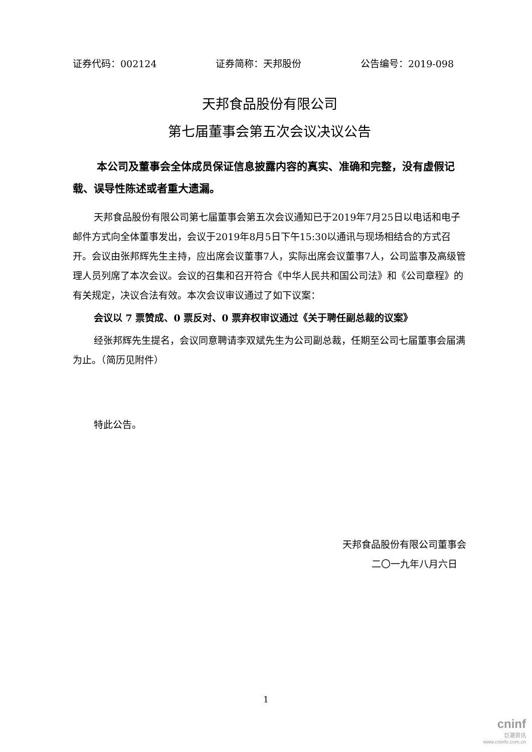证券代码：002124 证券简称：天邦股份 公告编号：2019-098
天邦食品股份有限公司
第七届董事会第五次会议决议公告
本公司及董事会全体成员保证信息披露内容的真实、准确和完整，没有虚假记载、误导性陈述或者重大遗漏。
天邦食品股份有限公司第七届董事会第五次会议通知已于2019年7月25日以电话和电子邮件方式向全体董事发出，会议于2019年8月5日下午15:30以通讯与现场相结合的方式召开。会议由张邦辉先生主持，应出席会议董事7人，实际出席会议董事7人，公司监事及高级管理人员列席了本次会议。会议的召集和召开符合《中华人民共和国公司法》和《公司章程》的有关规定，决议合法有效。本次会议审议通过了如下议案：
会议以 7 票赞成、0 票反对、0 票弃权审议通过《关于聘任副总裁的议案》
经张邦辉先生提名，会议同意聘请李双斌先生为公司副总裁，任期至公司七届董事会届满为止。（简历见附件）
特此公告。
天邦食品股份有限公司董事会
二〇一九年八月六日
1
cninf
巨潮资讯
www.cninfo.com.cn